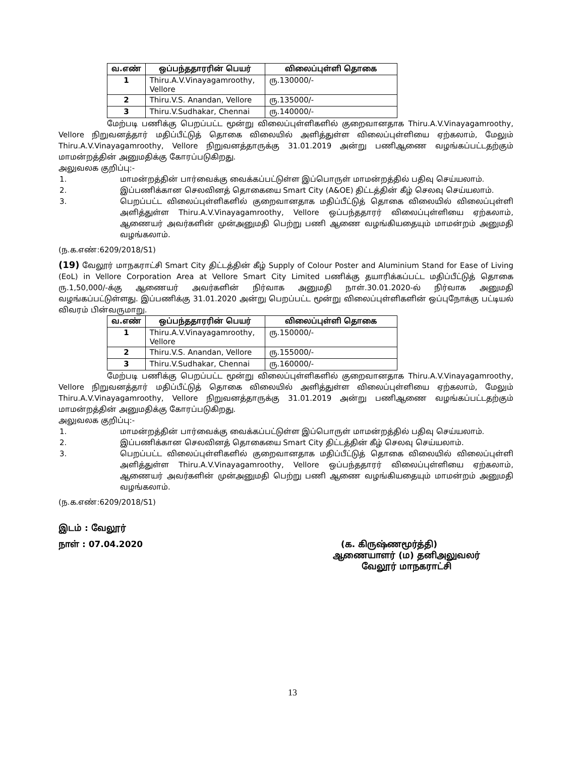| வ.எண் | ஒப்பந்ததாரரின் பெயர் | விலைப்புள்ளி தொகை |
| --- | --- | --- |
| 1 | Thiru.A.V.Vinayagamroothy, Vellore | ரு.130000/- |
| 2 | Thiru.V.S. Anandan, Vellore | ரு.135000/- |
| 3 | Thiru.V.Sudhakar, Chennai | ரு.140000/- |
மேற்படி பணிக்கு பெறப்பட்ட மூன்று விலைப்புள்ளிகளில் குறைவானதாக Thiru.A.V.Vinayagamroothy, Vellore நிறுவனத்தார் மதிப்பீட்டுத் தொகை விலையில் அளித்துள்ள விலைப்புள்ளியை ஏற்கலாம், மேலும் Thiru.A.V.Vinayagamroothy, Vellore நிறுவனத்தாருக்கு 31.01.2019 அன்று பணிஆணை வழங்கப்பட்டதற்கும் மாமன்றத்தின் அனுமதிக்கு கோரப்படுகிறது.
அலுவலக குறிப்பு:-
1. மாமன்றத்தின் பார்வைக்கு வைக்கப்பட்டுள்ள இப்பொருள் மாமன்றத்தில் பதிவு செய்யலாம்.
2. இப்பணிக்கான செலவினத் தொகையை Smart City (A&OE) திட்டத்தின் கீழ் செலவு செய்யலாம்.
3. பெறப்பட்ட விலைப்புள்ளிகளில் குறைவானதாக மதிப்பீட்டுத் தொகை விலையில் விலைப்புள்ளி அளித்துள்ள Thiru.A.V.Vinayagamroothy, Vellore ஒப்பந்ததாரர் விலைப்புள்ளியை ஏற்கலாம், ஆணையர் அவர்களின் முன்அனுமதி பெற்று பணி ஆணை வழங்கியதையும் மாமன்றம் அனுமதி வழங்கலாம்.
(ந.க.எண்:6209/2018/S1)
(19) வேலூர் மாநகராட்சி Smart City திட்டத்தின் கீழ் Supply of Colour Poster and Aluminium Stand for Ease of Living (EoL) in Vellore Corporation Area at Vellore Smart City Limited பணிக்கு தயாரிக்கப்பட்ட மதிப்பீட்டுத் தொகை ரு.1,50,000/-க்கு ஆணையர் அவர்களின் நிர்வாக அனுமதி நாள்.30.01.2020-ல் நிர்வாக அனுமதி வழங்கப்பட்டுள்ளது. இப்பணிக்கு 31.01.2020 அன்று பெறப்பட்ட மூன்று விலைப்புள்ளிகளின் ஒப்புநோக்கு பட்டியல் விவரம் பின்வருமாறு.
| வ.எண் | ஒப்பந்ததாரரின் பெயர் | விலைப்புள்ளி தொகை |
| --- | --- | --- |
| 1 | Thiru.A.V.Vinayagamroothy, Vellore | ரு.150000/- |
| 2 | Thiru.V.S. Anandan, Vellore | ரு.155000/- |
| 3 | Thiru.V.Sudhakar, Chennai | ரு.160000/- |
மேற்படி பணிக்கு பெறப்பட்ட மூன்று விலைப்புள்ளிகளில் குறைவானதாக Thiru.A.V.Vinayagamroothy, Vellore நிறுவனத்தார் மதிப்பீட்டுத் தொகை விலையில் அளித்துள்ள விலைப்புள்ளியை ஏற்கலாம், மேலும் Thiru.A.V.Vinayagamroothy, Vellore நிறுவனத்தாருக்கு 31.01.2019 அன்று பணிஆணை வழங்கப்பட்டதற்கும் மாமன்றத்தின் அனுமதிக்கு கோரப்படுகிறது.
அலுவலக குறிப்பு:-
1. மாமன்றத்தின் பார்வைக்கு வைக்கப்பட்டுள்ள இப்பொருள் மாமன்றத்தில் பதிவு செய்யலாம்.
2. இப்பணிக்கான செலவினத் தொகையை Smart City திட்டத்தின் கீழ் செலவு செய்யலாம்.
3. பெறப்பட்ட விலைப்புள்ளிகளில் குறைவானதாக மதிப்பீட்டுத் தொகை விலையில் விலைப்புள்ளி அளித்துள்ள Thiru.A.V.Vinayagamroothy, Vellore ஒப்பந்ததாரர் விலைப்புள்ளியை ஏற்கலாம், ஆணையர் அவர்களின் முன்அனுமதி பெற்று பணி ஆணை வழங்கியதையும் மாமன்றம் அனுமதி வழங்கலாம்.
(ந.க.எண்:6209/2018/S1)
இடம் : வேலூர்
நாள் : 07.04.2020 (க. கிருஷ்ணமூர்த்தி)
ஆணையாளர் (ம) தனிஅலுவலர்
வேலூர் மாநகராட்சி
13